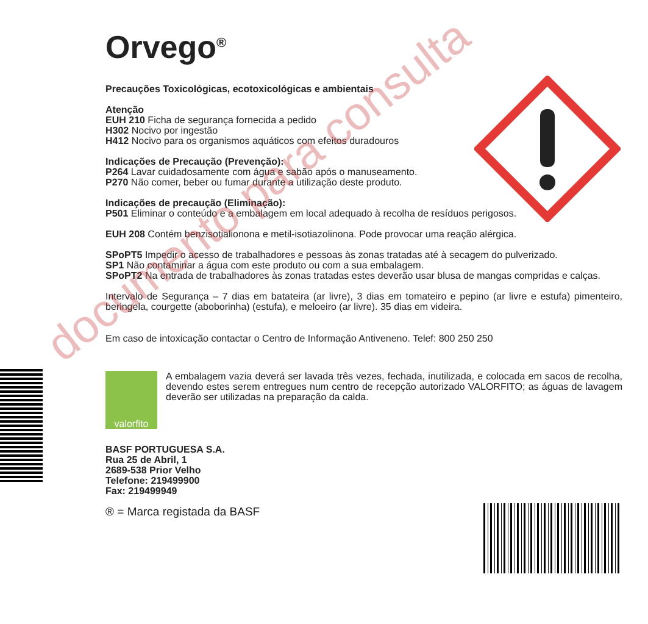Orvego<sup>®</sup>
Precauções Toxicológicas, ecotoxicológicas e ambientais
Atenção
EUH 210 Ficha de segurança fornecida a pedido
H302 Nocivo por ingestão
H412 Nocivo para os organismos aquáticos com efeitos duradouros
Indicações de Precaução (Prevenção):
P264 Lavar cuidadosamente com água e sabão após o manuseamento.
P270 Não comer, beber ou fumar durante a utilização deste produto.
Indicações de precaução (Eliminação):
P501 Eliminar o conteúdo e a embalagem em local adequado à recolha de resíduos perigosos.
EUH 208 Contém benzisotialionona e metil-isotiazolinona. Pode provocar uma reação alérgica.
SPoPT5 Impedir o acesso de trabalhadores e pessoas às zonas tratadas até à secagem do pulverizado.
SP1 Não contaminar a água com este produto ou com a sua embalagem.
SPoPT2 Na entrada de trabalhadores às zonas tratadas estes deverão usar blusa de mangas compridas e calças.
Intervalo de Segurança – 7 dias em batateira (ar livre), 3 dias em tomateiro e pepino (ar livre e estufa) pimenteiro, beringela, courgette (aboborinha) (estufa), e meloeiro (ar livre). 35 dias em videira.
Em caso de intoxicação contactar o Centro de Informação Antiveneno. Telef: 800 250 250
valorfito
A embalagem vazia deverá ser lavada três vezes, fechada, inutilizada, e colocada em sacos de recolha, devendo estes serem entregues num centro de recepção autorizado VALORFITO; as águas de lavagem deverão ser utilizadas na preparação da calda.
BASF PORTUGUESA S.A.
Rua 25 de Abril, 1
2689-538 Prior Velho
Telefone: 219499900
Fax: 219499949
® = Marca registada da BASF
documento para consulta